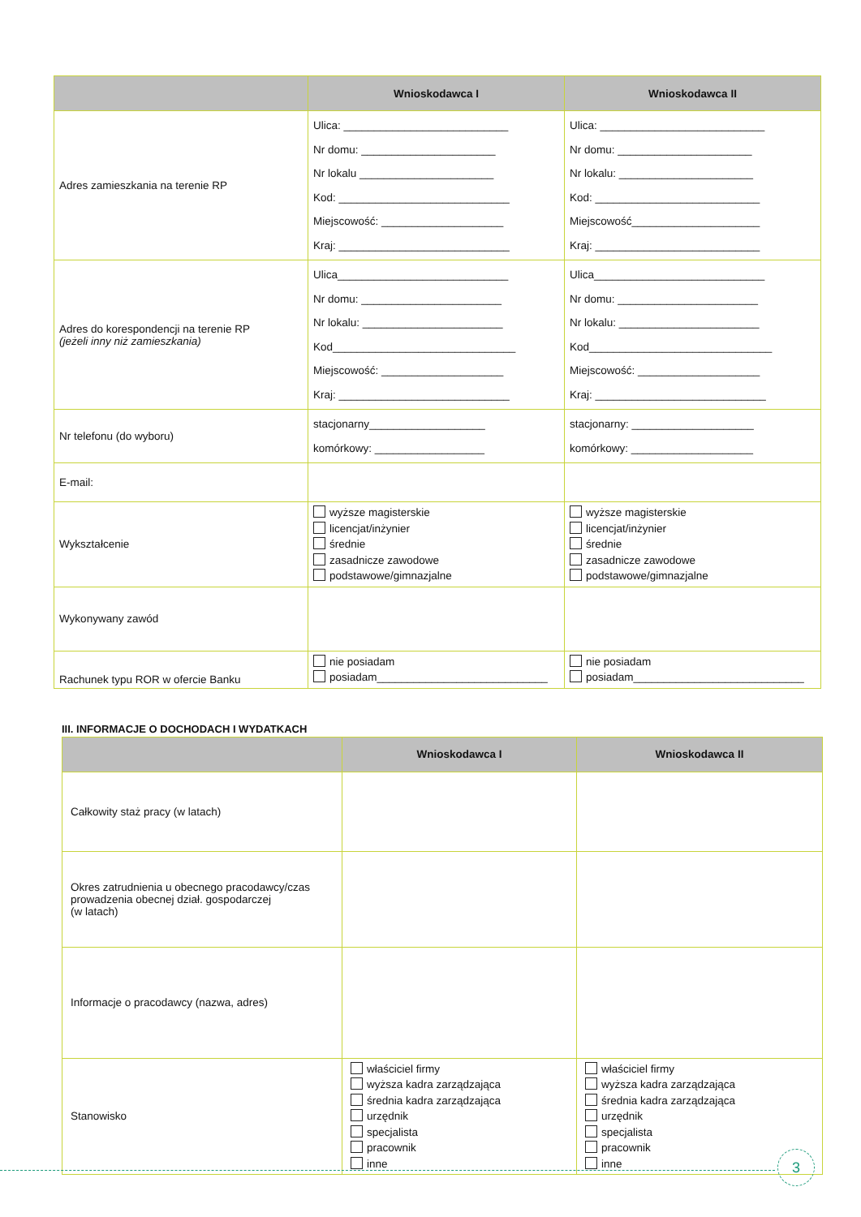| | Wnioskodawca I | Wnioskodawca II |
| --- | --- | --- |
| Adres zamieszkania na terenie RP | Ulica: ___________________________ Nr domu: ______________________ Nr lokalu ______________________ Kod: ____________________________ Miejscowość: ____________________ Kraj: ____________________________ | Ulica: ___________________________ Nr domu: ______________________ Nr lokalu: ______________________ Kod: ___________________________ Miejscowość_____________________ Kraj: ___________________________ |
| Adres do korespondencji na terenie RP (jeżeli inny niż zamieszkania) | Ulica____________________________ Nr domu: _______________________ Nr lokalu: _______________________ Kod______________________________ Miejscowość: ____________________ Kraj: ____________________________ | Ulica____________________________ Nr domu: _______________________ Nr lokalu: _______________________ Kod______________________________ Miejscowość: ____________________ Kraj: ____________________________ |
| Nr telefonu (do wyboru) | stacjonarny___________________ komórkowy: __________________ | stacjonarny: ____________________ komórkowy: ____________________ |
| E-mail: | | |
| Wykształcenie | wyższe magisterskie licencjat/inżynier średnie zasadnicze zawodowe podstawowe/gimnazjalne | wyższe magisterskie licencjat/inżynier średnie zasadnicze zawodowe podstawowe/gimnazjalne |
| Wykonywany zawód | | |
| Rachunek typu ROR w ofercie Banku | nie posiadam posiadam____________________________ | nie posiadam posiadam____________________________ |
III. INFORMACJE O DOCHODACH I WYDATKACH
| | Wnioskodawca I | Wnioskodawca II |
| --- | --- | --- |
| Całkowity staż pracy (w latach) | | |
| Okres zatrudnienia u obecnego pracodawcy/czas prowadzenia obecnej dział. gospodarczej (w latach) | | |
| Informacje o pracodawcy (nazwa, adres) | | |
| Stanowisko | właściciel firmy wyższa kadra zarządzająca średnia kadra zarządzająca urzędnik specjalista pracownik inne | właściciel firmy wyższa kadra zarządzająca średnia kadra zarządzająca urzędnik specjalista pracownik inne |
3